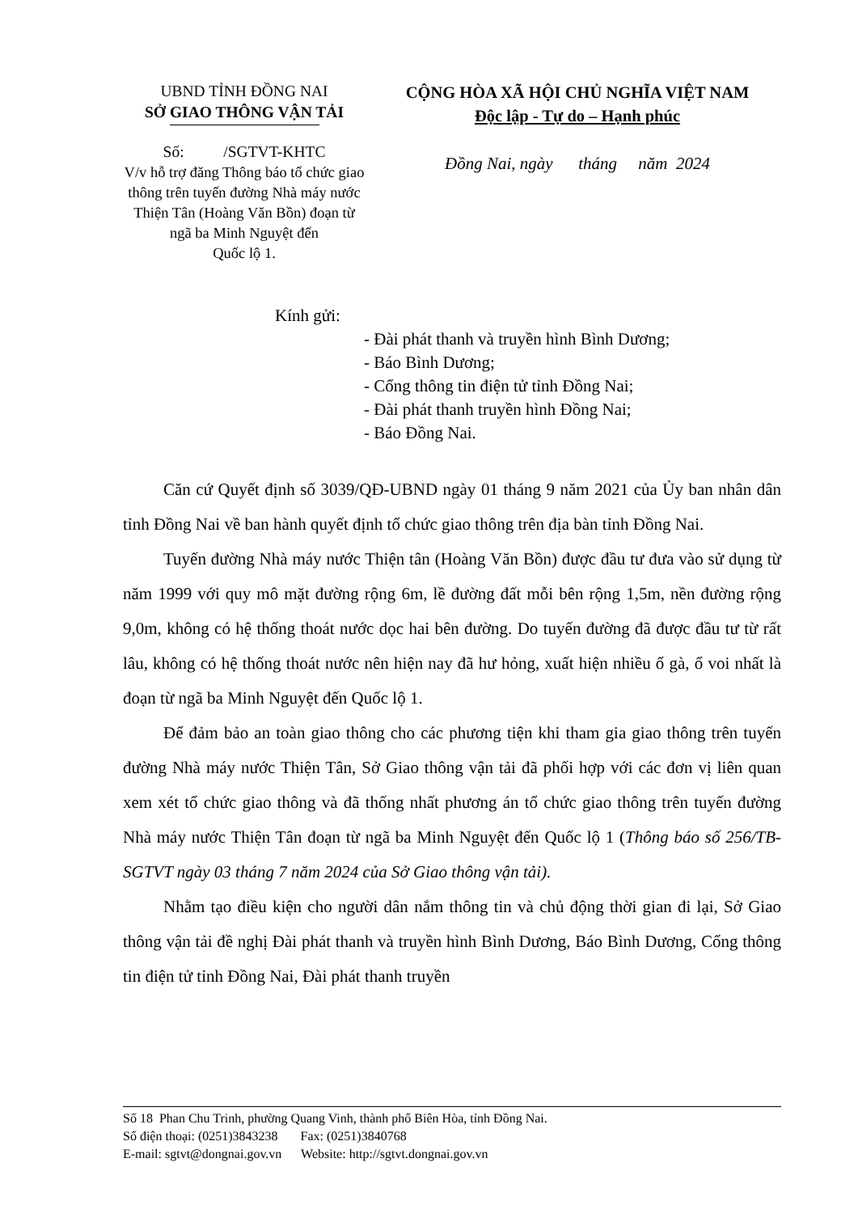UBND TỈNH ĐỒNG NAI
SỞ GIAO THÔNG VẬN TẢI
Số: /SGTVT-KHTC
V/v hỗ trợ đăng Thông báo tổ chức giao thông trên tuyến đường Nhà máy nước Thiện Tân (Hoàng Văn Bồn) đoạn từ ngã ba Minh Nguyệt đến
Quốc lộ 1.
CỘNG HÒA XÃ HỘI CHỦ NGHĨA VIỆT NAM
Độc lập - Tự do – Hạnh phúc
Đồng Nai, ngày tháng năm 2024
Kính gửi:
- Đài phát thanh và truyền hình Bình Dương;
- Báo Bình Dương;
- Cổng thông tin điện tử tỉnh Đồng Nai;
- Đài phát thanh truyền hình Đồng Nai;
- Báo Đồng Nai.
Căn cứ Quyết định số 3039/QĐ-UBND ngày 01 tháng 9 năm 2021 của Ủy ban nhân dân tỉnh Đồng Nai về ban hành quyết định tổ chức giao thông trên địa bàn tỉnh Đồng Nai.
Tuyến đường Nhà máy nước Thiện tân (Hoàng Văn Bồn) được đầu tư đưa vào sử dụng từ năm 1999 với quy mô mặt đường rộng 6m, lề đường đất mỗi bên rộng 1,5m, nền đường rộng 9,0m, không có hệ thống thoát nước dọc hai bên đường. Do tuyến đường đã được đầu tư từ rất lâu, không có hệ thống thoát nước nên hiện nay đã hư hỏng, xuất hiện nhiều ổ gà, ổ voi nhất là đoạn từ ngã ba Minh Nguyệt đến Quốc lộ 1.
Để đảm bảo an toàn giao thông cho các phương tiện khi tham gia giao thông trên tuyến đường Nhà máy nước Thiện Tân, Sở Giao thông vận tải đã phối hợp với các đơn vị liên quan xem xét tổ chức giao thông và đã thống nhất phương án tổ chức giao thông trên tuyến đường Nhà máy nước Thiện Tân đoạn từ ngã ba Minh Nguyệt đến Quốc lộ 1 (Thông báo số 256/TB-SGTVT ngày 03 tháng 7 năm 2024 của Sở Giao thông vận tải).
Nhằm tạo điều kiện cho người dân nắm thông tin và chủ động thời gian đi lại, Sở Giao thông vận tải đề nghị Đài phát thanh và truyền hình Bình Dương, Báo Bình Dương, Cổng thông tin điện tử tỉnh Đồng Nai, Đài phát thanh truyền
Số 18 Phan Chu Trinh, phường Quang Vinh, thành phố Biên Hòa, tỉnh Đồng Nai.
Số điện thoại: (0251)3843238 Fax: (0251)3840768
E-mail: sgtvt@dongnai.gov.vn Website: http://sgtvt.dongnai.gov.vn